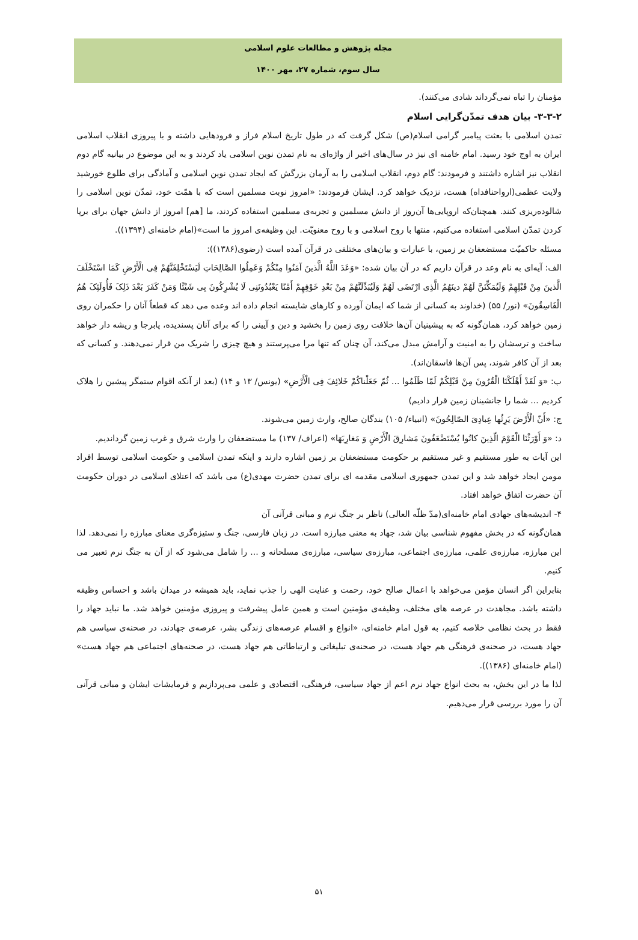مجله پژوهش و مطالعات علوم اسلامی
سال سوم، شماره ۲۷، مهر ۱۴۰۰
مؤمنان را تباه نمی‌گرداند شادی می‌کنند).
۳-۳-۲- بیان هدف تمدّن‌گرایی اسلام
تمدن اسلامی با بعثت پیامبر گرامی اسلام(ص) شکل گرفت که در طول تاریخ اسلام فراز و فرودهایی داشته و با پیروزی انقلاب اسلامی ایران به اوج خود رسید. امام خامنه ای نیز در سال‌های اخیر از واژه‌ای به نام تمدن نوین اسلامی یاد کردند و به این موضوع در بیانیه گام دوم انقلاب نیز اشاره داشتند و فرمودند: گام دوم، انقلاب اسلامی را به آرمان بزرگش که ایجاد تمدن نوین اسلامی و آمادگی برای طلوع خورشید ولایت عظمی(ارواحنافداه) هست، نزدیک خواهد کرد. ایشان فرمودند: «امروز نوبت مسلمین است که با همّت خود، تمدّن نوین اسلامی را شالوده‌ریزی کنند. همچنان‌که اروپایی‌ها آن‌روز از دانش مسلمین و تجربه‌ی مسلمین استفاده کردند، ما [هم] امروز از دانش جهان برای برپا کردن تمدّن اسلامی استفاده می‌کنیم، منتها با روح اسلامی و با روح معنویّت. این وظیفه‌ی امروز ما است»(امام خامنه‌ای (۱۳۹۴)).
مسئله حاکمیّت مستضعفان بر زمین، با عبارات و بیان‌های مختلفی در قرآن آمده است (رضوی(۱۳۸۶)):
الف: آیه‌ای به نام وعد در قرآن داریم که در آن بیان شده: «وَعَدَ اللَّهُ الَّذینَ آمَنُوا مِنْکُمْ وَعَمِلُوا الصَّالِحَاتِ لَیَسْتَخْلِفَنَّهُمْ فِی الْأَرْضِ کَمَا اسْتَخْلَفَ الَّذینَ مِنْ قَبْلِهِمْ وَلَیُمَکِّنَنَّ لَهُمْ دینَهُمُ الَّذِی ارْتَضَی لَهُمْ وَلَیُبَدِّلَنَّهُمْ مِنْ بَعْدِ خَوْفِهِمْ أَمْنًا یَعْبُدُونَنِی لَا یُشْرِکُونَ بِی شَیْئًا وَمَنْ کَفَرَ بَعْدَ ذَلِکَ فَأُولَئِکَ هُمُ الْفَاسِقُونَ» (نور/ ۵۵) (خداوند به کسانی از شما که ایمان آورده و کارهای شایسته انجام داده اند وعده می دهد که قطعاً آنان را حکمران روی زمین خواهد کرد، همان‌گونه که به پیشینیان آن‌ها خلافت روی زمین را بخشید و دین و آیینی را که برای آنان پسندیده، پابرجا و ریشه دار خواهد ساخت و ترسشان را به امنیت و آرامش مبدل می‌کند، آن چنان که تنها مرا می‌پرستند و هیچ چیزی را شریک من قرار نمی‌دهند. و کسانی که بعد از آن کافر شوند، پس آن‌ها فاسقان‌اند).
ب: «وَ لَقَدْ أَهْلَکْنَا الْقُرُونَ مِنْ قَبْلِکُمْ لَمّا ظَلَمُوا ... ثُمّ جَعَلْناکُمْ خَلائِفَ فِی الْأَرْضِ» (یونس/ ۱۳ و ۱۴) (بعد از آنکه اقوام ستمگر پیشین را هلاک کردیم ... شما را جانشینان زمین قرار دادیم)
ج: «أَنّ الْأَرْضَ یَرِثُها عِبادِیَ الصّالِحُونَ» (انبیاء/ ۱۰۵) بندگان صالح، وارث زمین می‌شوند.
د: «وَ أَوْرَثْنَا الْقَوْمَ الّذِینَ کانُوا یُسْتَضْعَفُونَ مَشارِقَ الْأَرْضِ وَ مَغارِبَهَا» (اعراف/ ۱۳۷) ما مستضعفان را وارث شرق و غرب زمین گردانديم.
این آیات به طور مستقیم و غیر مستقیم بر حکومت مستضعفان بر زمین اشاره دارند و اینکه تمدن اسلامی و حکومت اسلامی توسط افراد مومن ایجاد خواهد شد و این تمدن جمهوری اسلامی مقدمه ای برای تمدن حضرت مهدی(ع) می باشد که اعتلای اسلامی در دوران حکومت آن حضرت اتفاق خواهد افتاد.
۴- اندیشه‌های جهادی امام خامنه‌ای(مدّ ظلّه العالی) ناظر بر جنگ نرم و مبانی قرآنی آن
همان‌گونه که در بخش مفهوم شناسی بیان شد، جهاد به معنی مبارزه است. در زبان فارسی، جنگ و ستیزه‌گری معنای مبارزه را نمی‌دهد. لذا این مبارزه، مبارزه‌ی علمی، مبارزه‌ی اجتماعی، مبارزه‌ی سیاسی، مبارزه‌ی مسلحانه و ... را شامل می‌شود که از آن به جنگ نرم تعبیر می کنیم.
بنابراین اگر انسان مؤمن می‌خواهد با اعمال صالح خود، رحمت و عنایت الهی را جذب نماید، باید همیشه در میدان باشد و احساس وظیفه داشته باشد. مجاهدت در عرصه های مختلف، وظیفه‌ی مؤمنین است و همین عامل پیشرفت و پیروزی مؤمنین خواهد شد. ما نباید جهاد را فقط در بحث نظامی خلاصه کنیم، به قول امام خامنه‌ای، «انواع و اقسام عرصه‌های زندگی بشر، عرصه‌ی جهادند، در صحنه‌ی سیاسی هم جهاد هست، در صحنه‌ی فرهنگی هم جهاد هست، در صحنه‌ی تبلیغاتی و ارتباطاتی هم جهاد هست، در صحنه‌های اجتماعی هم جهاد هست» (امام خامنه‌ای (۱۳۸۶)).
لذا ما در این بخش، به بحث انواع جهاد نرم اعم از جهاد سیاسی، فرهنگی، اقتصادی و علمی می‌پردازیم و فرمایشات ایشان و مبانی قرآنی آن را مورد بررسی قرار می‌دهیم.
۵۱